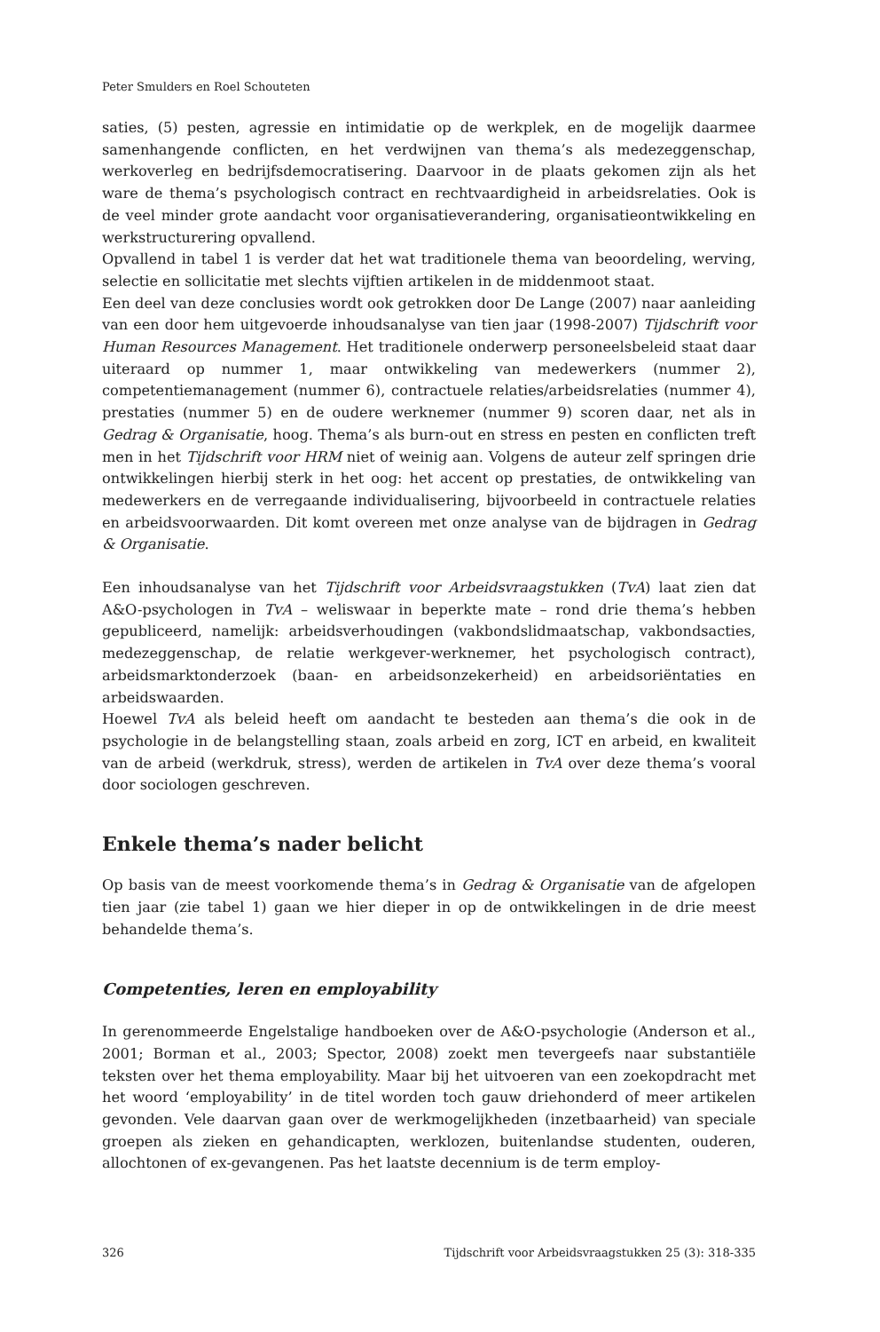Peter Smulders en Roel Schouteten
saties, (5) pesten, agressie en intimidatie op de werkplek, en de mogelijk daarmee samenhangende conflicten, en het verdwijnen van thema’s als medezeggenschap, werkoverleg en bedrijfsdemocratisering. Daarvoor in de plaats gekomen zijn als het ware de thema’s psychologisch contract en rechtvaardigheid in arbeidsrelaties. Ook is de veel minder grote aandacht voor organisatieverandering, organisatieontwikkeling en werkstructurering opvallend.
Opvallend in tabel 1 is verder dat het wat traditionele thema van beoordeling, werving, selectie en sollicitatie met slechts vijftien artikelen in de middenmoot staat.
Een deel van deze conclusies wordt ook getrokken door De Lange (2007) naar aanleiding van een door hem uitgevoerde inhoudsanalyse van tien jaar (1998-2007) Tijdschrift voor Human Resources Management. Het traditionele onderwerp personeelsbeleid staat daar uiteraard op nummer 1, maar ontwikkeling van medewerkers (nummer 2), competentiemanagement (nummer 6), contractuele relaties/arbeidsrelaties (nummer 4), prestaties (nummer 5) en de oudere werknemer (nummer 9) scoren daar, net als in Gedrag & Organisatie, hoog. Thema’s als burn-out en stress en pesten en conflicten treft men in het Tijdschrift voor HRM niet of weinig aan. Volgens de auteur zelf springen drie ontwikkelingen hierbij sterk in het oog: het accent op prestaties, de ontwikkeling van medewerkers en de verregaande individualisering, bijvoorbeeld in contractuele relaties en arbeidsvoorwaarden. Dit komt overeen met onze analyse van de bijdragen in Gedrag & Organisatie.
Een inhoudsanalyse van het Tijdschrift voor Arbeidsvraagstukken (TvA) laat zien dat A&O-psychologen in TvA – weliswaar in beperkte mate – rond drie thema’s hebben gepubliceerd, namelijk: arbeidsverhoudingen (vakbondslidmaatschap, vakbondsacties, medezeggenschap, de relatie werkgever-werknemer, het psychologisch contract), arbeidsmarktonderzoek (baan- en arbeidsonzekerheid) en arbeidsoriëntaties en arbeidswaarden.
Hoewel TvA als beleid heeft om aandacht te besteden aan thema’s die ook in de psychologie in de belangstelling staan, zoals arbeid en zorg, ICT en arbeid, en kwaliteit van de arbeid (werkdruk, stress), werden de artikelen in TvA over deze thema’s vooral door sociologen geschreven.
Enkele thema’s nader belicht
Op basis van de meest voorkomende thema’s in Gedrag & Organisatie van de afgelopen tien jaar (zie tabel 1) gaan we hier dieper in op de ontwikkelingen in de drie meest behandelde thema’s.
Competenties, leren en employability
In gerenommeerde Engelstalige handboeken over de A&O-psychologie (Anderson et al., 2001; Borman et al., 2003; Spector, 2008) zoekt men tevergeefs naar substantiële teksten over het thema employability. Maar bij het uitvoeren van een zoekopdracht met het woord ‘employability’ in de titel worden toch gauw driehonderd of meer artikelen gevonden. Vele daarvan gaan over de werkmogelijkheden (inzetbaarheid) van speciale groepen als zieken en gehandicapten, werklozen, buitenlandse studenten, ouderen, allochtonen of ex-gevangenen. Pas het laatste decennium is de term employ-
326 Tijdschrift voor Arbeidsvraagstukken 25 (3): 318-335